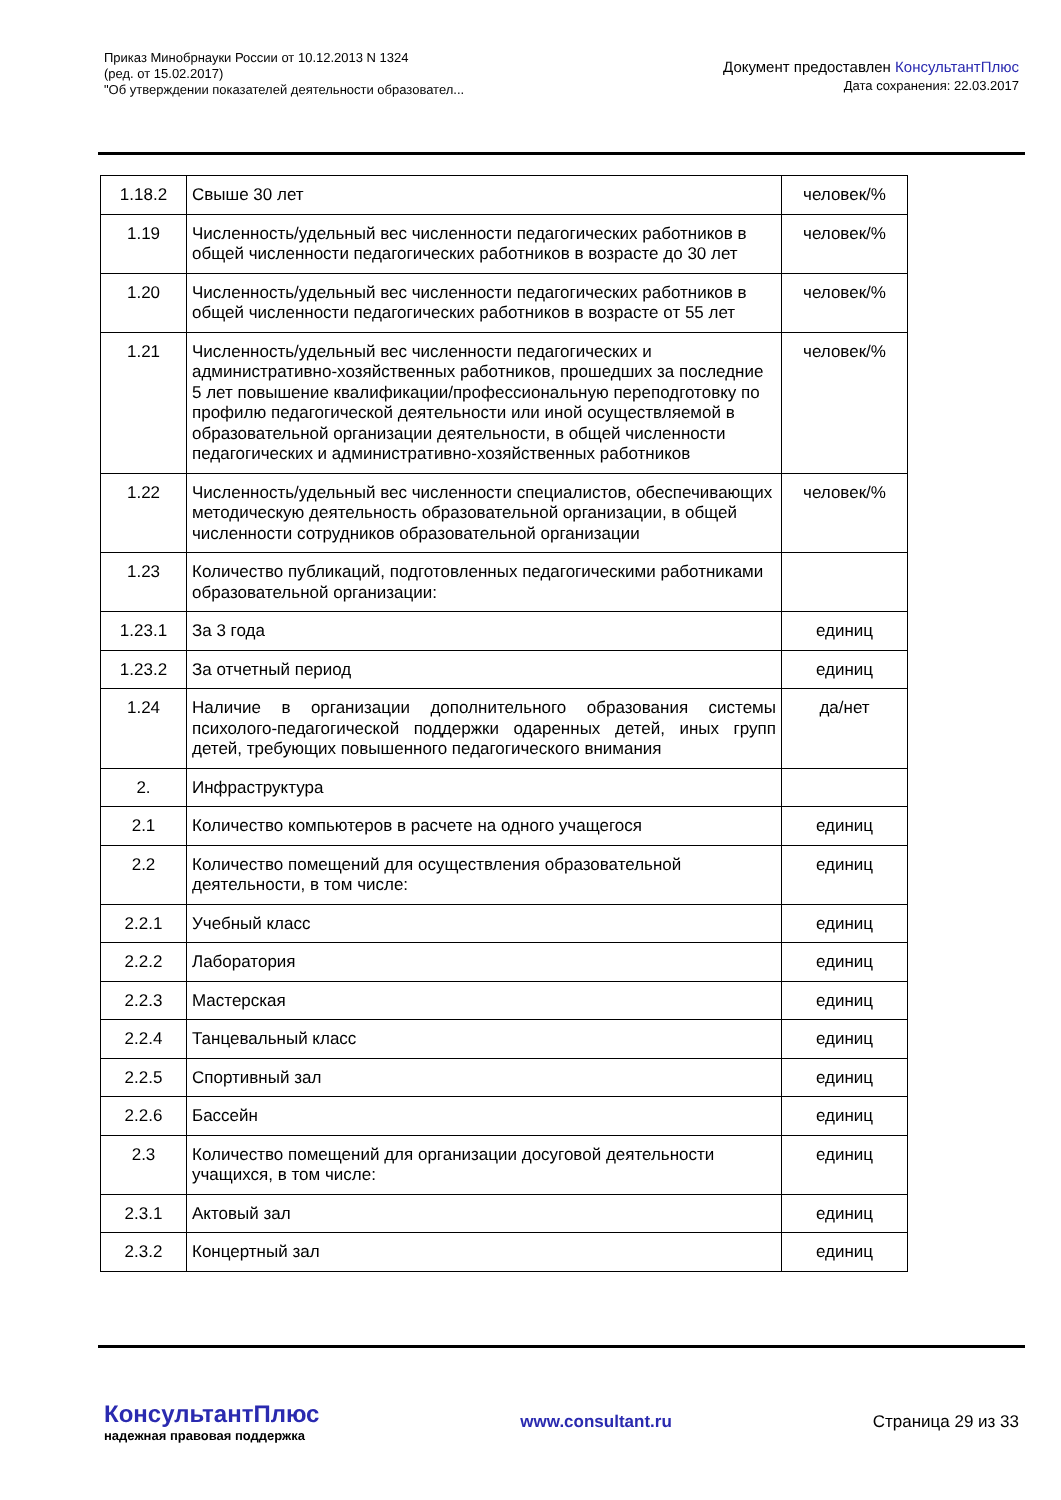Приказ Минобрнауки России от 10.12.2013 N 1324
(ред. от 15.02.2017)
"Об утверждении показателей деятельности образовател...
Документ предоставлен КонсультантПлюс
Дата сохранения: 22.03.2017
| 1.18.2 | Свыше 30 лет | человек/% |
| 1.19 | Численность/удельный вес численности педагогических работников в общей численности педагогических работников в возрасте до 30 лет | человек/% |
| 1.20 | Численность/удельный вес численности педагогических работников в общей численности педагогических работников в возрасте от 55 лет | человек/% |
| 1.21 | Численность/удельный вес численности педагогических и административно-хозяйственных работников, прошедших за последние 5 лет повышение квалификации/профессиональную переподготовку по профилю педагогической деятельности или иной осуществляемой в образовательной организации деятельности, в общей численности педагогических и административно-хозяйственных работников | человек/% |
| 1.22 | Численность/удельный вес численности специалистов, обеспечивающих методическую деятельность образовательной организации, в общей численности сотрудников образовательной организации | человек/% |
| 1.23 | Количество публикаций, подготовленных педагогическими работниками образовательной организации: | |
| 1.23.1 | За 3 года | единиц |
| 1.23.2 | За отчетный период | единиц |
| 1.24 | Наличие в организации дополнительного образования системы психолого-педагогической поддержки одаренных детей, иных групп детей, требующих повышенного педагогического внимания | да/нет |
| 2. | Инфраструктура | |
| 2.1 | Количество компьютеров в расчете на одного учащегося | единиц |
| 2.2 | Количество помещений для осуществления образовательной деятельности, в том числе: | единиц |
| 2.2.1 | Учебный класс | единиц |
| 2.2.2 | Лаборатория | единиц |
| 2.2.3 | Мастерская | единиц |
| 2.2.4 | Танцевальный класс | единиц |
| 2.2.5 | Спортивный зал | единиц |
| 2.2.6 | Бассейн | единиц |
| 2.3 | Количество помещений для организации досуговой деятельности учащихся, в том числе: | единиц |
| 2.3.1 | Актовый зал | единиц |
| 2.3.2 | Концертный зал | единиц |
КонсультантПлюс
надежная правовая поддержка
www.consultant.ru Страница 29 из 33